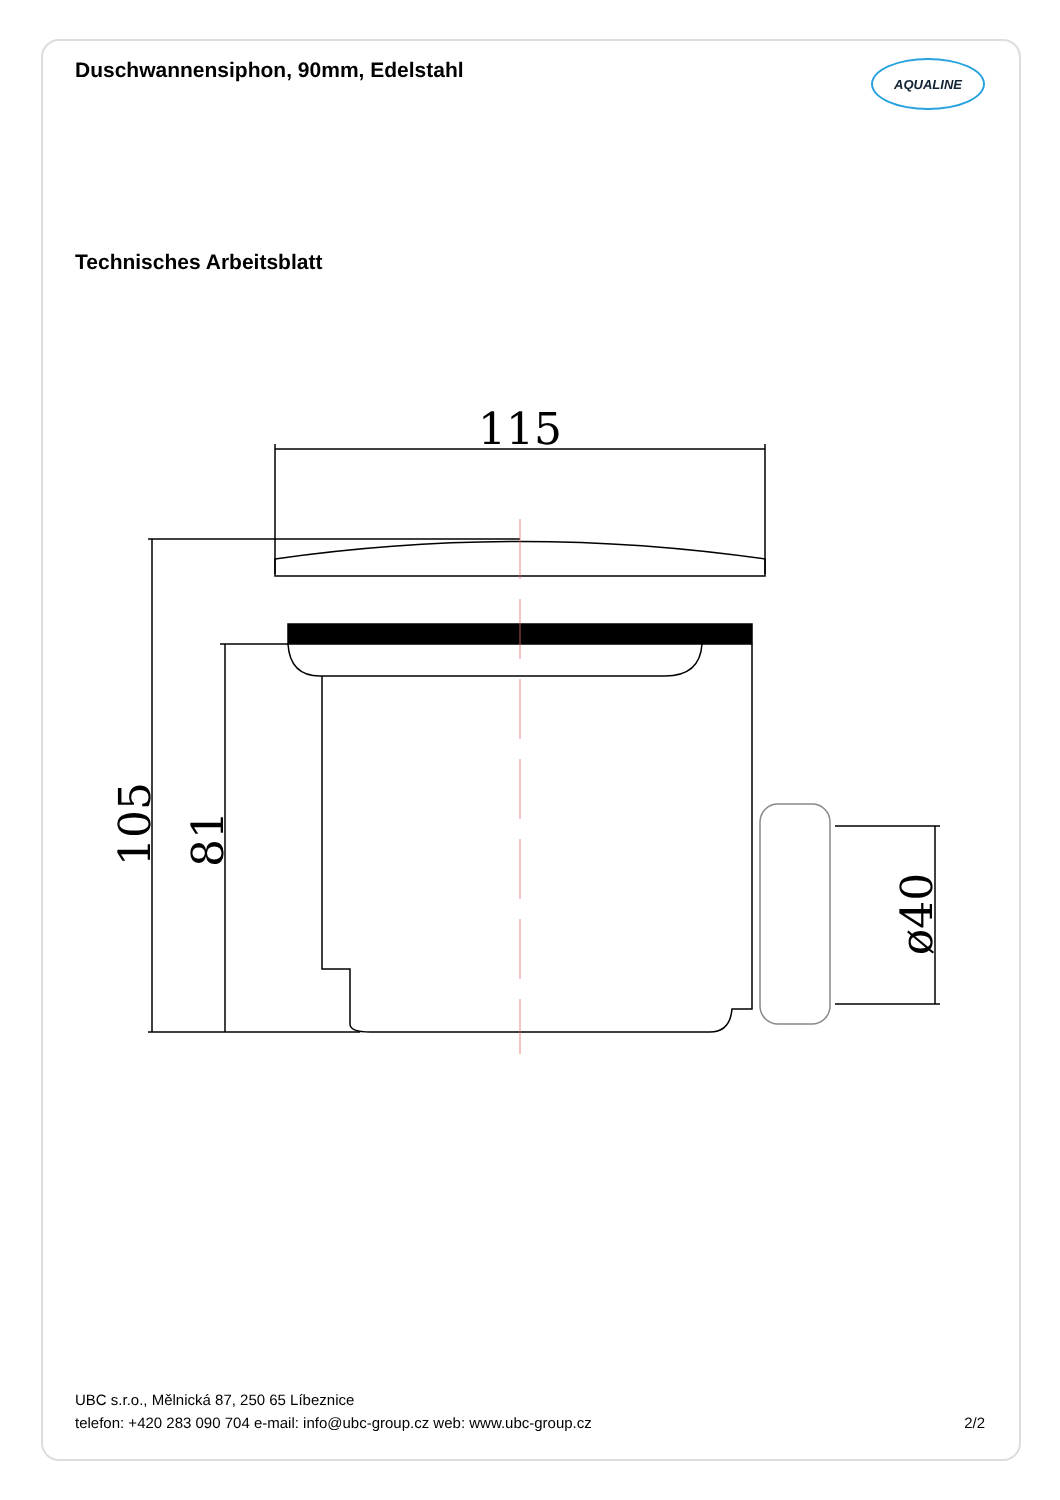Duschwannensiphon, 90mm, Edelstahl
AQUALINE
Technisches Arbeitsblatt
115
105
81
ø40
UBC s.r.o., Mělnická 87, 250 65 Líbeznice
telefon: +420 283 090 704 e-mail: info@ubc-group.cz web: www.ubc-group.cz 2/2